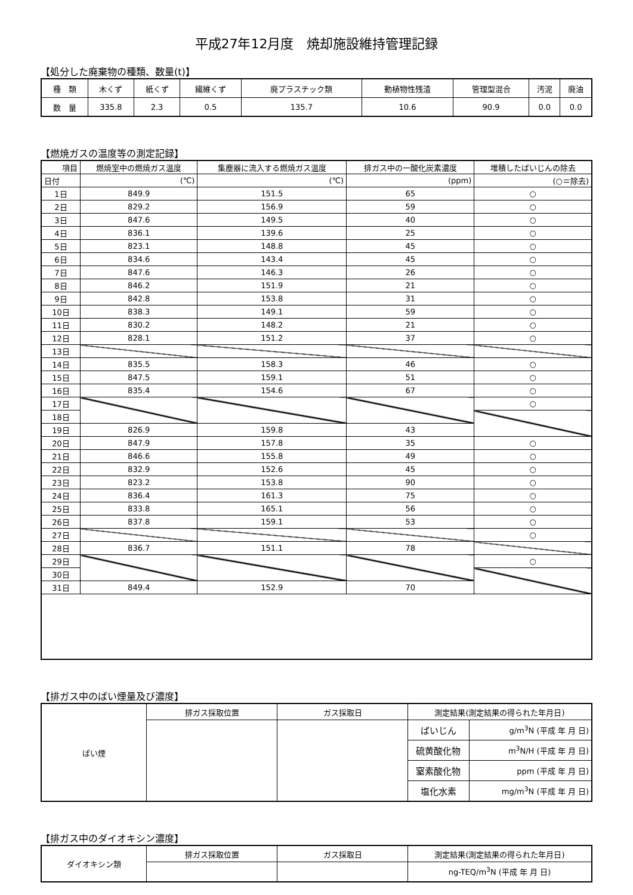平成27年12月度　焼却施設維持管理記録
【処分した廃棄物の種類、数量(t)】
| 種 類 | 木くず | 紙くず | 繊維くず | 廃プラスチック類 | 動植物性残渣 | 管理型混合 | 汚泥 | 廃油 |
| 数 量 | 335.8 | 2.3 | 0.5 | 135.7 | 10.6 | 90.9 | 0.0 | 0.0 |
【燃焼ガスの温度等の測定記録】
| 項目 | 燃焼室中の燃焼ガス温度 | 集塵器に流入する燃焼ガス温度 | 排ガス中の一酸化炭素濃度 | 堆積したばいじんの除去 |
| 日付 | (℃) | (℃) | (ppm) | (○＝除去) |
| 1日 | 849.9 | 151.5 | 65 | ○ |
| 2日 | 829.2 | 156.9 | 59 | ○ |
| 3日 | 847.6 | 149.5 | 40 | ○ |
| 4日 | 836.1 | 139.6 | 25 | ○ |
| 5日 | 823.1 | 148.8 | 45 | ○ |
| 6日 | 834.6 | 143.4 | 45 | ○ |
| 7日 | 847.6 | 146.3 | 26 | ○ |
| 8日 | 846.2 | 151.9 | 21 | ○ |
| 9日 | 842.8 | 153.8 | 31 | ○ |
| 10日 | 838.3 | 149.1 | 59 | ○ |
| 11日 | 830.2 | 148.2 | 21 | ○ |
| 12日 | 828.1 | 151.2 | 37 | ○ |
| 13日 | | | | |
| 14日 | 835.5 | 158.3 | 46 | ○ |
| 15日 | 847.5 | 159.1 | 51 | ○ |
| 16日 | 835.4 | 154.6 | 67 | ○ |
| 17日 | | | | ○ |
| 18日 | | | | |
| 19日 | 826.9 | 159.8 | 43 | |
| 20日 | 847.9 | 157.8 | 35 | ○ |
| 21日 | 846.6 | 155.8 | 49 | ○ |
| 22日 | 832.9 | 152.6 | 45 | ○ |
| 23日 | 823.2 | 153.8 | 90 | ○ |
| 24日 | 836.4 | 161.3 | 75 | ○ |
| 25日 | 833.8 | 165.1 | 56 | ○ |
| 26日 | 837.8 | 159.1 | 53 | ○ |
| 27日 | | | | ○ |
| 28日 | 836.7 | 151.1 | 78 | |
| 29日 | | | | ○ |
| 30日 | | | | |
| 31日 | 849.4 | 152.9 | 70 | |
【排ガス中のばい煙量及び濃度】
| ばい煙 | 排ガス採取位置 | ガス採取日 | 測定結果(測定結果の得られた年月日) | |
| | | | ばいじん | g/m<sup>3</sup>N (平成 年 月 日) |
| | | | 硫黄酸化物 | m<sup>3</sup>N/H (平成 年 月 日) |
| | | | 窒素酸化物 | ppm (平成 年 月 日) |
| | | | 塩化水素 | mg/m<sup>3</sup>N (平成 年 月 日) |
【排ガス中のダイオキシン濃度】
| ダイオキシン類 | 排ガス採取位置 | ガス採取日 | 測定結果(測定結果の得られた年月日) |
| | | | ng-TEQ/m<sup>3</sup>N (平成 年 月 日) |